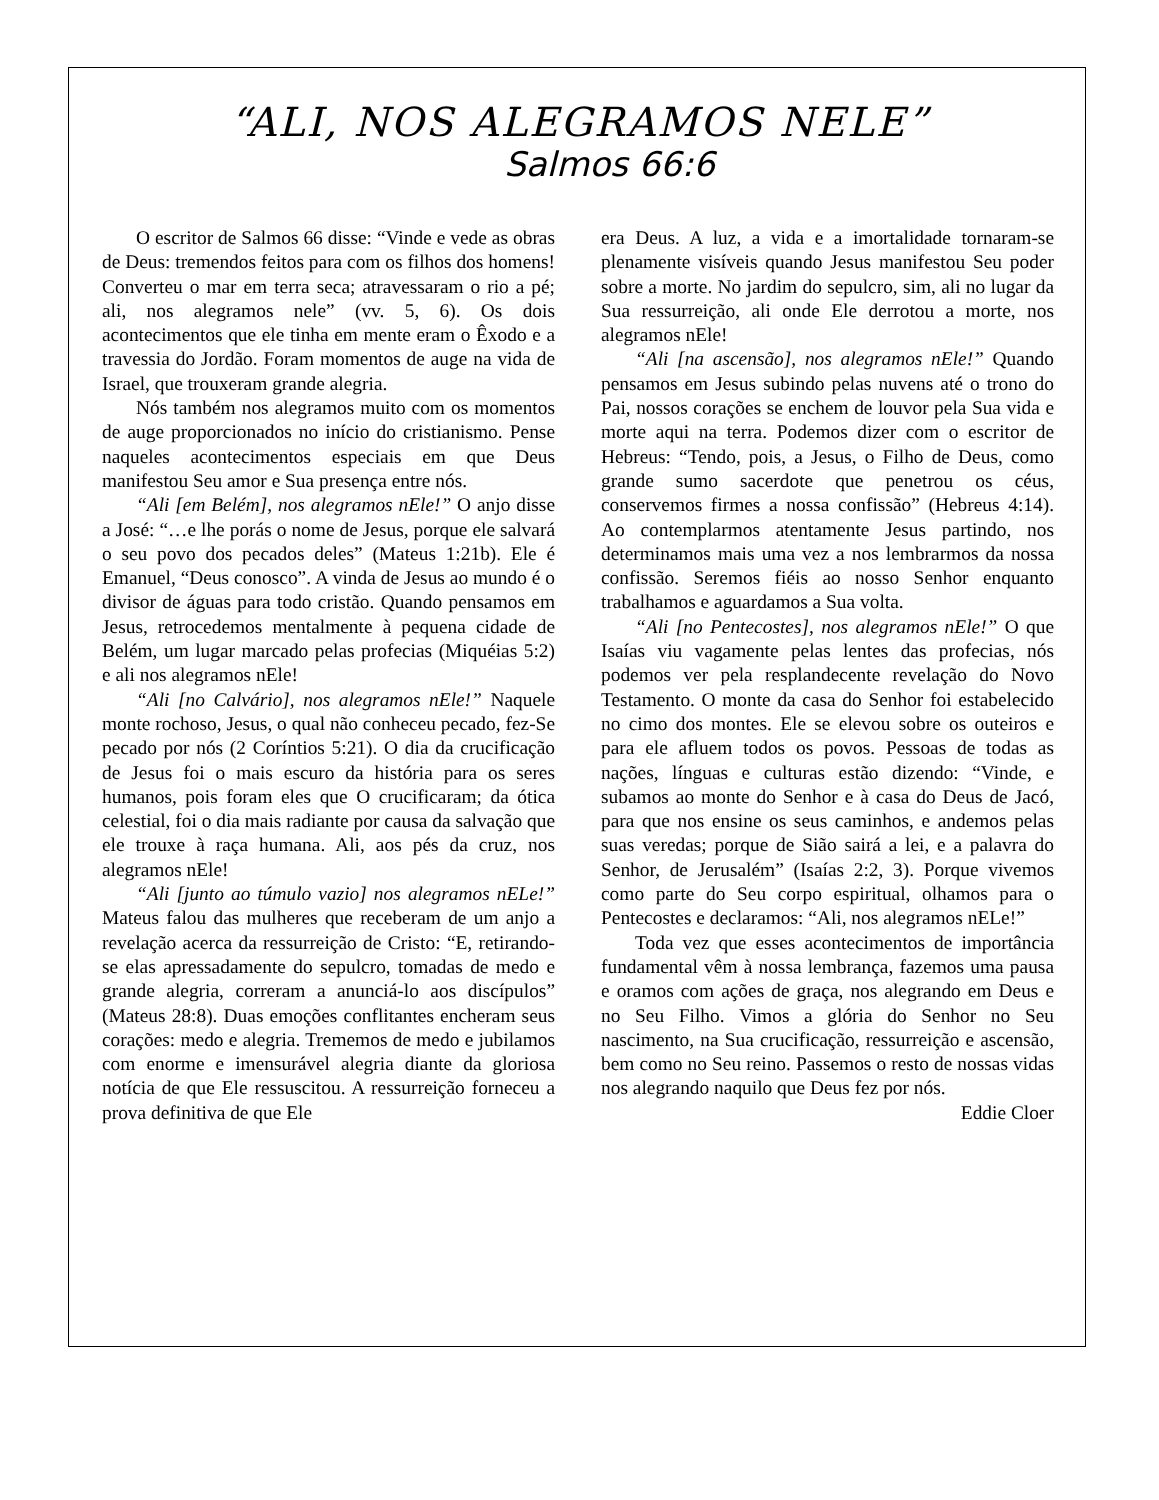“ALI, NOS ALEGRAMOS NELE”
Salmos 66:6
O escritor de Salmos 66 disse: “Vinde e vede as obras de Deus: tremendos feitos para com os filhos dos homens! Converteu o mar em terra seca; atravessaram o rio a pé; ali, nos alegramos nele” (vv. 5, 6). Os dois acontecimentos que ele tinha em mente eram o Êxodo e a travessia do Jordão. Foram momentos de auge na vida de Israel, que trouxeram grande alegria.
Nós também nos alegramos muito com os momentos de auge proporcionados no início do cristianismo. Pense naqueles acontecimentos especiais em que Deus manifestou Seu amor e Sua presença entre nós.
“Ali [em Belém], nos alegramos nEle!” O anjo disse a José: “…e lhe porás o nome de Jesus, porque ele salvará o seu povo dos pecados deles” (Mateus 1:21b). Ele é Emanuel, “Deus conosco”. A vinda de Jesus ao mundo é o divisor de águas para todo cristão. Quando pensamos em Jesus, retrocedemos mentalmente à pequena cidade de Belém, um lugar marcado pelas profecias (Miquéias 5:2) e ali nos alegramos nEle!
“Ali [no Calvário], nos alegramos nEle!” Naquele monte rochoso, Jesus, o qual não conheceu pecado, fez-Se pecado por nós (2 Coríntios 5:21). O dia da crucificação de Jesus foi o mais escuro da história para os seres humanos, pois foram eles que O crucificaram; da ótica celestial, foi o dia mais radiante por causa da salvação que ele trouxe à raça humana. Ali, aos pés da cruz, nos alegramos nEle!
“Ali [junto ao túmulo vazio] nos alegramos nELe!” Mateus falou das mulheres que receberam de um anjo a revelação acerca da ressurreição de Cristo: “E, retirando-se elas apressadamente do sepulcro, tomadas de medo e grande alegria, correram a anunciá-lo aos discípulos” (Mateus 28:8). Duas emoções conflitantes encheram seus corações: medo e alegria. Trememos de medo e jubilamos com enorme e imensurável alegria diante da gloriosa notícia de que Ele ressuscitou. A ressurreição forneceu a prova definitiva de que Ele
era Deus. A luz, a vida e a imortalidade tornaram-se plenamente visíveis quando Jesus manifestou Seu poder sobre a morte. No jardim do sepulcro, sim, ali no lugar da Sua ressurreição, ali onde Ele derrotou a morte, nos alegramos nEle!
“Ali [na ascensão], nos alegramos nEle!” Quando pensamos em Jesus subindo pelas nuvens até o trono do Pai, nossos corações se enchem de louvor pela Sua vida e morte aqui na terra. Podemos dizer com o escritor de Hebreus: “Tendo, pois, a Jesus, o Filho de Deus, como grande sumo sacerdote que penetrou os céus, conservemos firmes a nossa confissão” (Hebreus 4:14). Ao contemplarmos atentamente Jesus partindo, nos determinamos mais uma vez a nos lembrarmos da nossa confissão. Seremos fiéis ao nosso Senhor enquanto trabalhamos e aguardamos a Sua volta.
“Ali [no Pentecostes], nos alegramos nEle!” O que Isaías viu vagamente pelas lentes das profecias, nós podemos ver pela resplandecente revelação do Novo Testamento. O monte da casa do Senhor foi estabelecido no cimo dos montes. Ele se elevou sobre os outeiros e para ele afluem todos os povos. Pessoas de todas as nações, línguas e culturas estão dizendo: “Vinde, e subamos ao monte do Senhor e à casa do Deus de Jacó, para que nos ensine os seus caminhos, e andemos pelas suas veredas; porque de Sião sairá a lei, e a palavra do Senhor, de Jerusalém” (Isaías 2:2, 3). Porque vivemos como parte do Seu corpo espiritual, olhamos para o Pentecostes e declaramos: “Ali, nos alegramos nELe!”
Toda vez que esses acontecimentos de importância fundamental vêm à nossa lembrança, fazemos uma pausa e oramos com ações de graça, nos alegrando em Deus e no Seu Filho. Vimos a glória do Senhor no Seu nascimento, na Sua crucificação, ressurreição e ascensão, bem como no Seu reino. Passemos o resto de nossas vidas nos alegrando naquilo que Deus fez por nós.
Eddie Cloer